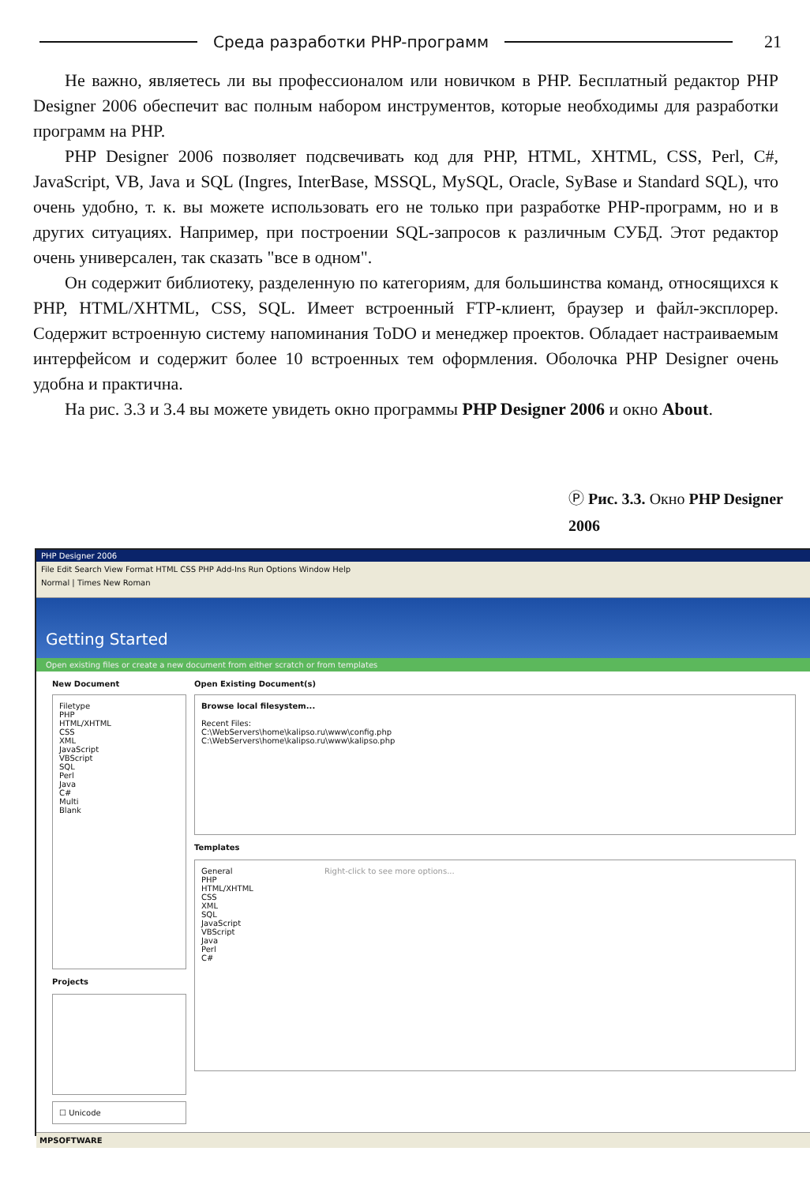Среда разработки PHP-программ 21
Не важно, являетесь ли вы профессионалом или новичком в PHP. Бесплатный редактор PHP Designer 2006 обеспечит вас полным набором инструментов, которые необходимы для разработки программ на PHP.
PHP Designer 2006 позволяет подсвечивать код для PHP, HTML, XHTML, CSS, Perl, C#, JavaScript, VB, Java и SQL (Ingres, InterBase, MSSQL, MySQL, Oracle, SyBase и Standard SQL), что очень удобно, т. к. вы можете использовать его не только при разработке PHP-программ, но и в других ситуациях. Например, при построении SQL-запросов к различным СУБД. Этот редактор очень универсален, так сказать "все в одном".
Он содержит библиотеку, разделенную по категориям, для большинства команд, относящихся к PHP, HTML/XHTML, CSS, SQL. Имеет встроенный FTP-клиент, браузер и файл-эксплорер. Содержит встроенную систему напоминания ToDO и менеджер проектов. Обладает настраиваемым интерфейсом и содержит более 10 встроенных тем оформления. Оболочка PHP Designer очень удобна и практична.
На рис. 3.3 и 3.4 вы можете увидеть окно программы PHP Designer 2006 и окно About.
Ⓟ Рис. 3.3. Окно PHP Designer 2006
PHP Designer 2006
File Edit Search View Format HTML CSS PHP Add-Ins Run Options Window Help
Normal | Times New Roman
Getting Started
Open existing files or create a new document from either scratch or from templates
New Document
Filetype
PHP
HTML/XHTML
CSS
XML
JavaScript
VBScript
SQL
Perl
Java
C#
Multi
Blank
Projects
☐ Unicode
Open Existing Document(s)
Browse local filesystem...
Recent Files:
C:\WebServers\home\kalipso.ru\www\config.php
C:\WebServers\home\kalipso.ru\www\kalipso.php
Templates
General
PHP
HTML/XHTML
CSS
XML
SQL
JavaScript
VBScript
Java
Perl
C#
Right-click to see more options...
MPSOFTWARE